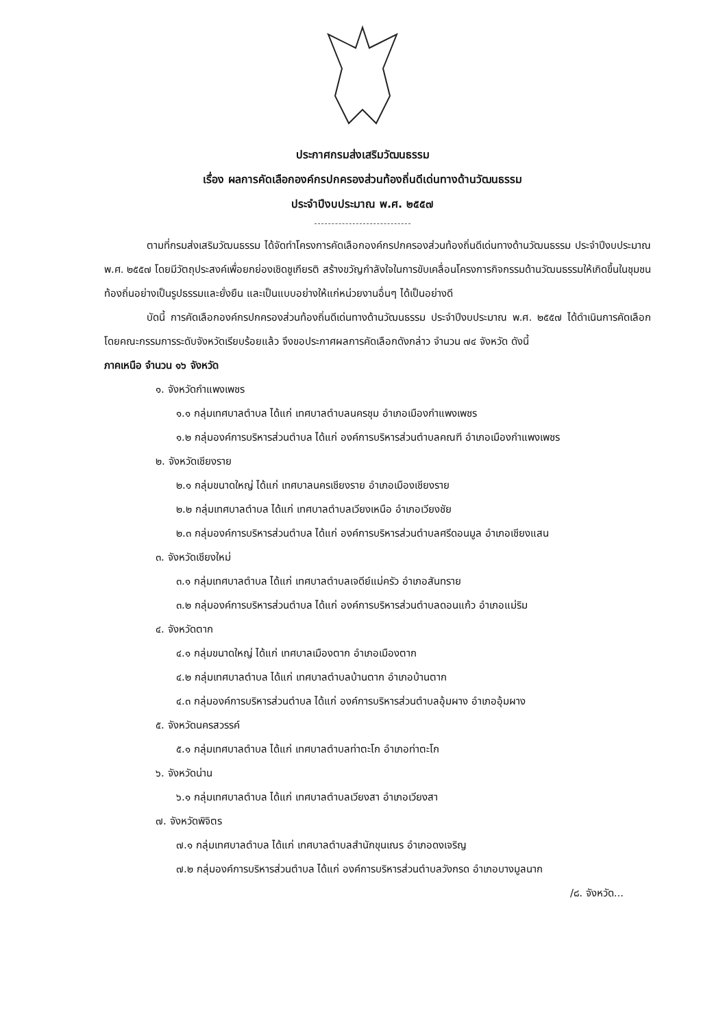ประกาศกรมส่งเสริมวัฒนธรรม
เรื่อง ผลการคัดเลือกองค์กรปกครองส่วนท้องถิ่นดีเด่นทางด้านวัฒนธรรม
ประจำปีงบประมาณ พ.ศ. ๒๕๕๗
ตามที่กรมส่งเสริมวัฒนธรรม ได้จัดทำโครงการคัดเลือกองค์กรปกครองส่วนท้องถิ่นดีเด่นทางด้านวัฒนธรรม ประจำปีงบประมาณ พ.ศ. ๒๕๕๗ โดยมีวัตถุประสงค์เพื่อยกย่องเชิดชูเกียรติ สร้างขวัญกำลังใจในการขับเคลื่อนโครงการกิจกรรมด้านวัฒนธรรมให้เกิดขึ้นในชุมชนท้องถิ่นอย่างเป็นรูปธรรมและยั่งยืน และเป็นแบบอย่างให้แก่หน่วยงานอื่นๆ ได้เป็นอย่างดี
บัดนี้ การคัดเลือกองค์กรปกครองส่วนท้องถิ่นดีเด่นทางด้านวัฒนธรรม ประจำปีงบประมาณ พ.ศ. ๒๕๕๗ ได้ดำเนินการคัดเลือกโดยคณะกรรมการระดับจังหวัดเรียบร้อยแล้ว จึงขอประกาศผลการคัดเลือกดังกล่าว จำนวน ๗๔ จังหวัด ดังนี้
ภาคเหนือ จำนวน ๑๖ จังหวัด
๑. จังหวัดกำแพงเพชร
๑.๑ กลุ่มเทศบาลตำบล ได้แก่ เทศบาลตำบลนครชุม อำเภอเมืองกำแพงเพชร
๑.๒ กลุ่มองค์การบริหารส่วนตำบล ได้แก่ องค์การบริหารส่วนตำบลคณฑี อำเภอเมืองกำแพงเพชร
๒. จังหวัดเชียงราย
๒.๑ กลุ่มขนาดใหญ่ ได้แก่ เทศบาลนครเชียงราย อำเภอเมืองเชียงราย
๒.๒ กลุ่มเทศบาลตำบล ได้แก่ เทศบาลตำบลเวียงเหนือ อำเภอเวียงชัย
๒.๓ กลุ่มองค์การบริหารส่วนตำบล ได้แก่ องค์การบริหารส่วนตำบลศรีดอนมูล อำเภอเชียงแสน
๓. จังหวัดเชียงใหม่
๓.๑ กลุ่มเทศบาลตำบล ได้แก่ เทศบาลตำบลเจดีย์แม่ครัว อำเภอสันทราย
๓.๒ กลุ่มองค์การบริหารส่วนตำบล ได้แก่ องค์การบริหารส่วนตำบลดอนแก้ว อำเภอแม่ริม
๔. จังหวัดตาก
๔.๑ กลุ่มขนาดใหญ่ ได้แก่ เทศบาลเมืองตาก อำเภอเมืองตาก
๔.๒ กลุ่มเทศบาลตำบล ได้แก่ เทศบาลตำบลบ้านตาก อำเภอบ้านตาก
๔.๓ กลุ่มองค์การบริหารส่วนตำบล ได้แก่ องค์การบริหารส่วนตำบลอุ้มผาง อำเภออุ้มผาง
๕. จังหวัดนครสวรรค์
๕.๑ กลุ่มเทศบาลตำบล ได้แก่ เทศบาลตำบลท่าตะโก อำเภอท่าตะโก
๖. จังหวัดน่าน
๖.๑ กลุ่มเทศบาลตำบล ได้แก่ เทศบาลตำบลเวียงสา อำเภอเวียงสา
๗. จังหวัดพิจิตร
๗.๑ กลุ่มเทศบาลตำบล ได้แก่ เทศบาลตำบลสำนักขุนเณร อำเภอดงเจริญ
๗.๒ กลุ่มองค์การบริหารส่วนตำบล ได้แก่ องค์การบริหารส่วนตำบลวังกรด อำเภอบางมูลนาก
/๘. จังหวัด...